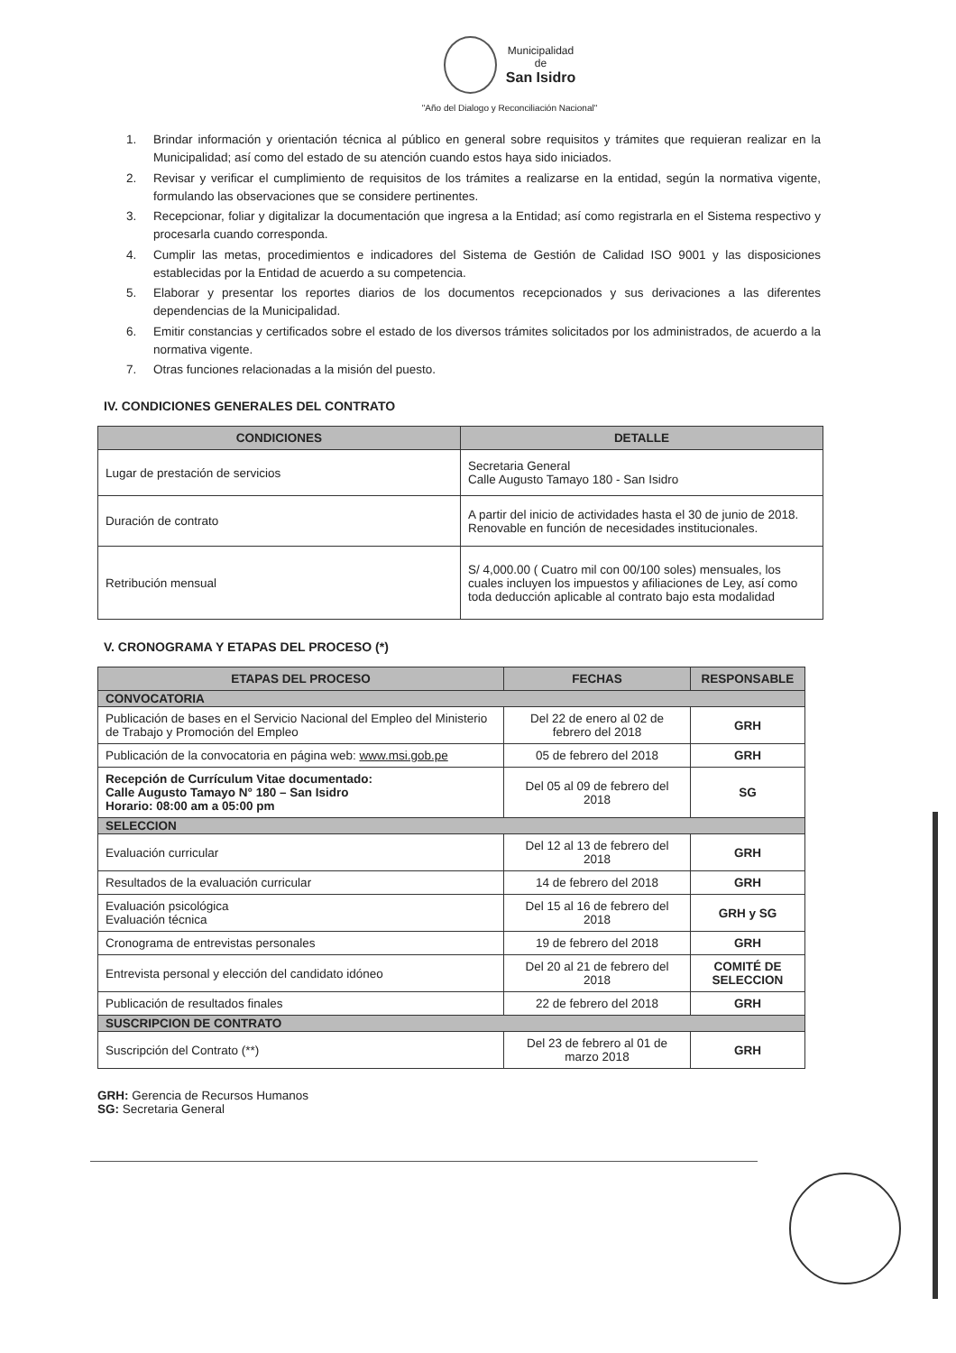Municipalidad
de
San Isidro
"Año del Dialogo y Reconciliación Nacional"
1. Brindar información y orientación técnica al público en general sobre requisitos y trámites que requieran realizar en la Municipalidad; así como del estado de su atención cuando estos haya sido iniciados.
2. Revisar y verificar el cumplimiento de requisitos de los trámites a realizarse en la entidad, según la normativa vigente, formulando las observaciones que se considere pertinentes.
3. Recepcionar, foliar y digitalizar la documentación que ingresa a la Entidad; así como registrarla en el Sistema respectivo y procesarla cuando corresponda.
4. Cumplir las metas, procedimientos e indicadores del Sistema de Gestión de Calidad ISO 9001 y las disposiciones establecidas por la Entidad de acuerdo a su competencia.
5. Elaborar y presentar los reportes diarios de los documentos recepcionados y sus derivaciones a las diferentes dependencias de la Municipalidad.
6. Emitir constancias y certificados sobre el estado de los diversos trámites solicitados por los administrados, de acuerdo a la normativa vigente.
7. Otras funciones relacionadas a la misión del puesto.
IV. CONDICIONES GENERALES DEL CONTRATO
| CONDICIONES | DETALLE |
| --- | --- |
| Lugar de prestación de servicios | Secretaria General Calle Augusto Tamayo 180 - San Isidro |
| Duración de contrato | A partir del inicio de actividades hasta el 30 de junio de 2018. Renovable en función de necesidades institucionales. |
| Retribución mensual | S/ 4,000.00 ( Cuatro mil con 00/100 soles) mensuales, los cuales incluyen los impuestos y afiliaciones de Ley, así como toda deducción aplicable al contrato bajo esta modalidad |
V. CRONOGRAMA Y ETAPAS DEL PROCESO (*)
| ETAPAS DEL PROCESO | FECHAS | RESPONSABLE |
| --- | --- | --- |
| CONVOCATORIA | | |
| Publicación de bases en el Servicio Nacional del Empleo del Ministerio de Trabajo y Promoción del Empleo | Del 22 de enero al 02 de febrero del 2018 | GRH |
| Publicación de la convocatoria en página web: www.msi.gob.pe | 05 de febrero del 2018 | GRH |
| Recepción de Currículum Vitae documentado: Calle Augusto Tamayo N° 180 – San Isidro Horario: 08:00 am a 05:00 pm | Del 05 al 09 de febrero del 2018 | SG |
| SELECCION | | |
| Evaluación curricular | Del 12 al 13 de febrero del 2018 | GRH |
| Resultados de la evaluación curricular | 14 de febrero del 2018 | GRH |
| Evaluación psicológica Evaluación técnica | Del 15 al 16 de febrero del 2018 | GRH y SG |
| Cronograma de entrevistas personales | 19 de febrero del 2018 | GRH |
| Entrevista personal y elección del candidato idóneo | Del 20 al 21 de febrero del 2018 | COMITÉ DE SELECCION |
| Publicación de resultados finales | 22 de febrero del 2018 | GRH |
| SUSCRIPCION DE CONTRATO | | |
| Suscripción del Contrato (**) | Del 23 de febrero al 01 de marzo 2018 | GRH |
GRH: Gerencia de Recursos Humanos
SG: Secretaria General